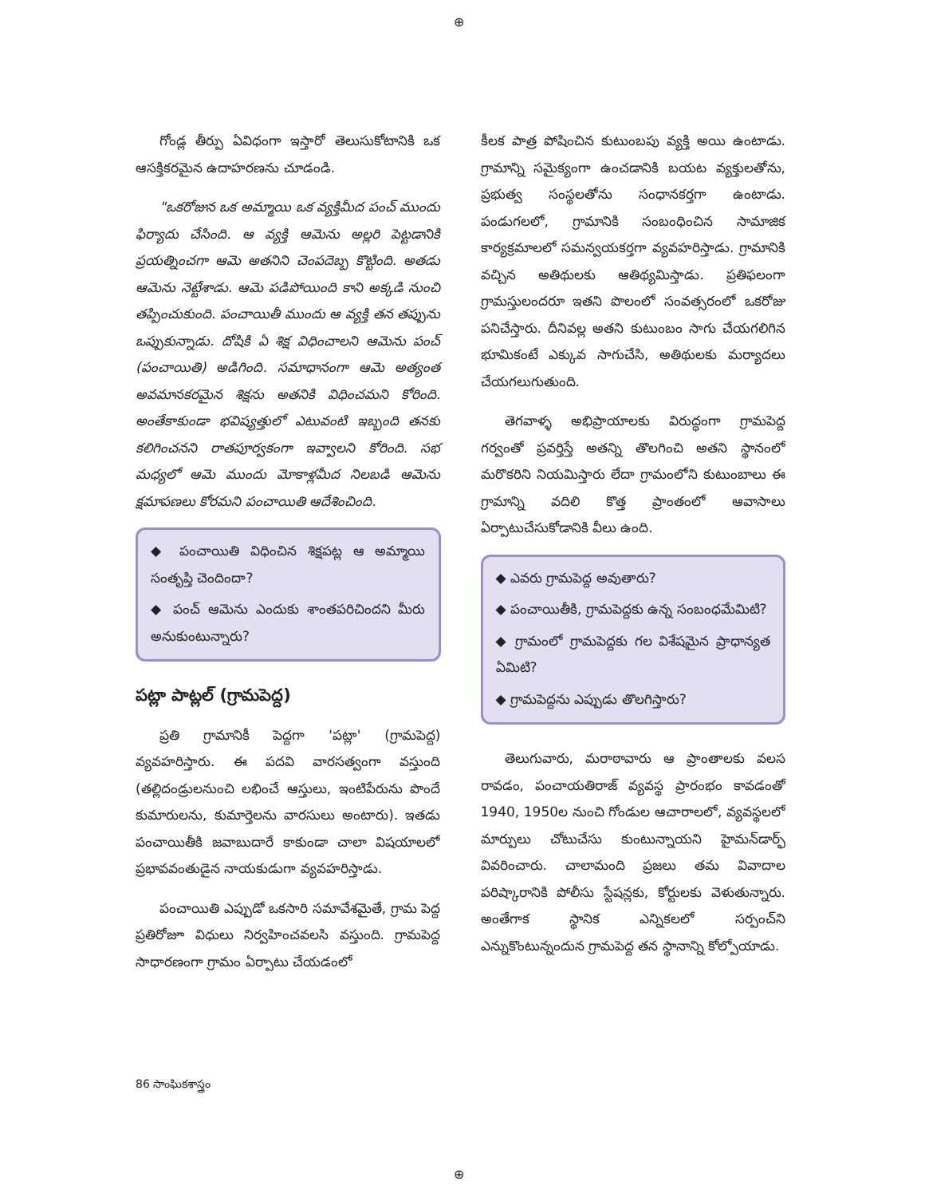⊕
గోండ్ల తీర్పు ఏవిధంగా ఇస్తారో తెలుసుకోటానికి ఒక ఆసక్తికరమైన ఉదాహరణను చూడండి.
"ఒకరోజున ఒక అమ్మాయి ఒక వ్యక్తిమీద పంచ్ ముందు ఫిర్యాదు చేసింది. ఆ వ్యక్తి ఆమెను అల్లరి పెట్టడానికి ప్రయత్నించగా ఆమె అతనిని చెంపదెబ్బ కొట్టింది. అతడు ఆమెను నెట్టేశాడు. ఆమె పడిపోయింది కాని అక్కడి నుంచి తప్పించుకుంది. పంచాయితీ ముందు ఆ వ్యక్తి తన తప్పును ఒప్పుకున్నాడు. దోషికి ఏ శిక్ష విధించాలని ఆమెను పంచ్ (పంచాయితి) అడిగింది. సమాధానంగా ఆమె అత్యంత అవమానకరమైన శిక్షను అతనికి విధించమని కోరింది. అంతేకాకుండా భవిష్యత్తులో ఎటువంటి ఇబ్బంది తనకు కలిగించనని రాతపూర్వకంగా ఇవ్వాలని కోరింది. సభ మధ్యలో ఆమె ముందు మోకాళ్లమీద నిలబడి ఆమెను క్షమాపణలు కోరమని పంచాయితి ఆదేశించింది.
◆ పంచాయితి విధించిన శిక్షపట్ల ఆ అమ్మాయి సంతృప్తి చెందిందా?
◆ పంచ్ ఆమెను ఎందుకు శాంతపరిచిందని మీరు అనుకుంటున్నారు?
పట్లా పాట్లల్ (గ్రామపెద్ద)
ప్రతి గ్రామానికీ పెద్దగా 'పట్లా' (గ్రామపెద్ద) వ్యవహరిస్తారు. ఈ పదవి వారసత్వంగా వస్తుంది (తల్లిదండ్రులనుంచి లభించే ఆస్తులు, ఇంటిపేరును పొందే కుమారులను, కుమార్తెలను వారసులు అంటారు). ఇతడు పంచాయితీకి జవాబుదారే కాకుండా చాలా విషయాలలో ప్రభావవంతుడైన నాయకుడుగా వ్యవహరిస్తాడు.
పంచాయితి ఎప్పుడో ఒకసారి సమావేశమైతే, గ్రామ పెద్ద ప్రతిరోజూ విధులు నిర్వహించవలసి వస్తుంది. గ్రామపెద్ద సాధారణంగా గ్రామం ఏర్పాటు చేయడంలో
కీలక పాత్ర పోషించిన కుటుంబపు వ్యక్తి అయి ఉంటాడు. గ్రామాన్ని సమైక్యంగా ఉంచడానికి బయట వ్యక్తులతోను, ప్రభుత్వ సంస్థలతోను సంధానకర్తగా ఉంటాడు. పండుగలలో, గ్రామానికి సంబంధించిన సామాజిక కార్యక్రమాలలో సమన్వయకర్తగా వ్యవహరిస్తాడు. గ్రామానికి వచ్చిన అతిథులకు ఆతిథ్యమిస్తాడు. ప్రతిఫలంగా గ్రామస్తులందరూ ఇతని పొలంలో సంవత్సరంలో ఒకరోజు పనిచేస్తారు. దీనివల్ల అతని కుటుంబం సాగు చేయగలిగిన భూమికంటే ఎక్కువ సాగుచేసి, అతిథులకు మర్యాదలు చేయగలుగుతుంది.
తెగవాళ్ళ అభిప్రాయాలకు విరుద్ధంగా గ్రామపెద్ద గర్వంతో ప్రవర్తిస్తే అతన్ని తొలగించి అతని స్థానంలో మరొకరిని నియమిస్తారు లేదా గ్రామంలోని కుటుంబాలు ఈ గ్రామాన్ని వదిలి కొత్త ప్రాంతంలో ఆవాసాలు ఏర్పాటుచేసుకోడానికి వీలు ఉంది.
◆ ఎవరు గ్రామపెద్ద అవుతారు?
◆ పంచాయితీకి, గ్రామపెద్దకు ఉన్న సంబంధమేమిటి?
◆ గ్రామంలో గ్రామపెద్దకు గల విశేషమైన ప్రాధాన్యత ఏమిటి?
◆ గ్రామపెద్దను ఎప్పుడు తొలగిస్తారు?
తెలుగువారు, మరాఠావారు ఆ ప్రాంతాలకు వలస రావడం, పంచాయతిరాజ్ వ్యవస్థ ప్రారంభం కావడంతో 1940, 1950ల నుంచి గోండుల ఆచారాలలో, వ్యవస్థలలో మార్పులు చోటుచేసు కుంటున్నాయని హైమన్‌డార్ఫ్ వివరించారు. చాలామంది ప్రజలు తమ వివాదాల పరిష్కారానికి పోలీసు స్టేషన్లకు, కోర్టులకు వెళుతున్నారు. అంతేగాక స్థానిక ఎన్నికలలో సర్పంచ్‌ని ఎన్నుకొంటున్నందున గ్రామపెద్ద తన స్థానాన్ని కోల్పోయాడు.
86 సాంఘికశాస్త్రం
⊕